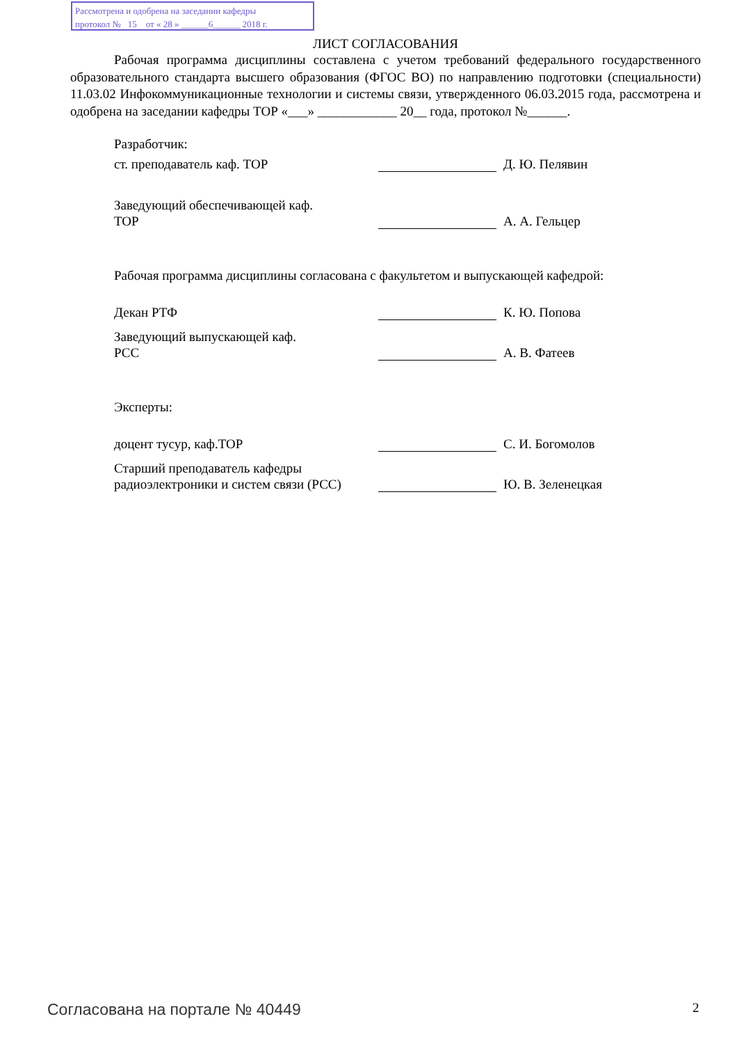Рассмотрена и одобрена на заседании кафедры
протокол № 15 от « 28 » ______6______ 2018 г.
ЛИСТ СОГЛАСОВАНИЯ
Рабочая программа дисциплины составлена с учетом требований федерального государственного образовательного стандарта высшего образования (ФГОС ВО) по направлению подготовки (специальности) 11.03.02 Инфокоммуникационные технологии и системы связи, утвержденного 06.03.2015 года, рассмотрена и одобрена на заседании кафедры ТОР «___» ____________ 20__ года, протокол №______.
Разработчик:
ст. преподаватель каф. ТОР
Д. Ю. Пелявин
Заведующий обеспечивающей каф.
ТОР
А. А. Гельцер
Рабочая программа дисциплины согласована с факультетом и выпускающей кафедрой:
Декан РТФ
К. Ю. Попова
Заведующий выпускающей каф.
РСС
А. В. Фатеев
Эксперты:
доцент тусур, каф.ТОР
С. И. Богомолов
Старший преподаватель кафедры радиоэлектроники и систем связи (РСС)
Ю. В. Зеленецкая
Согласована на портале № 40449 2